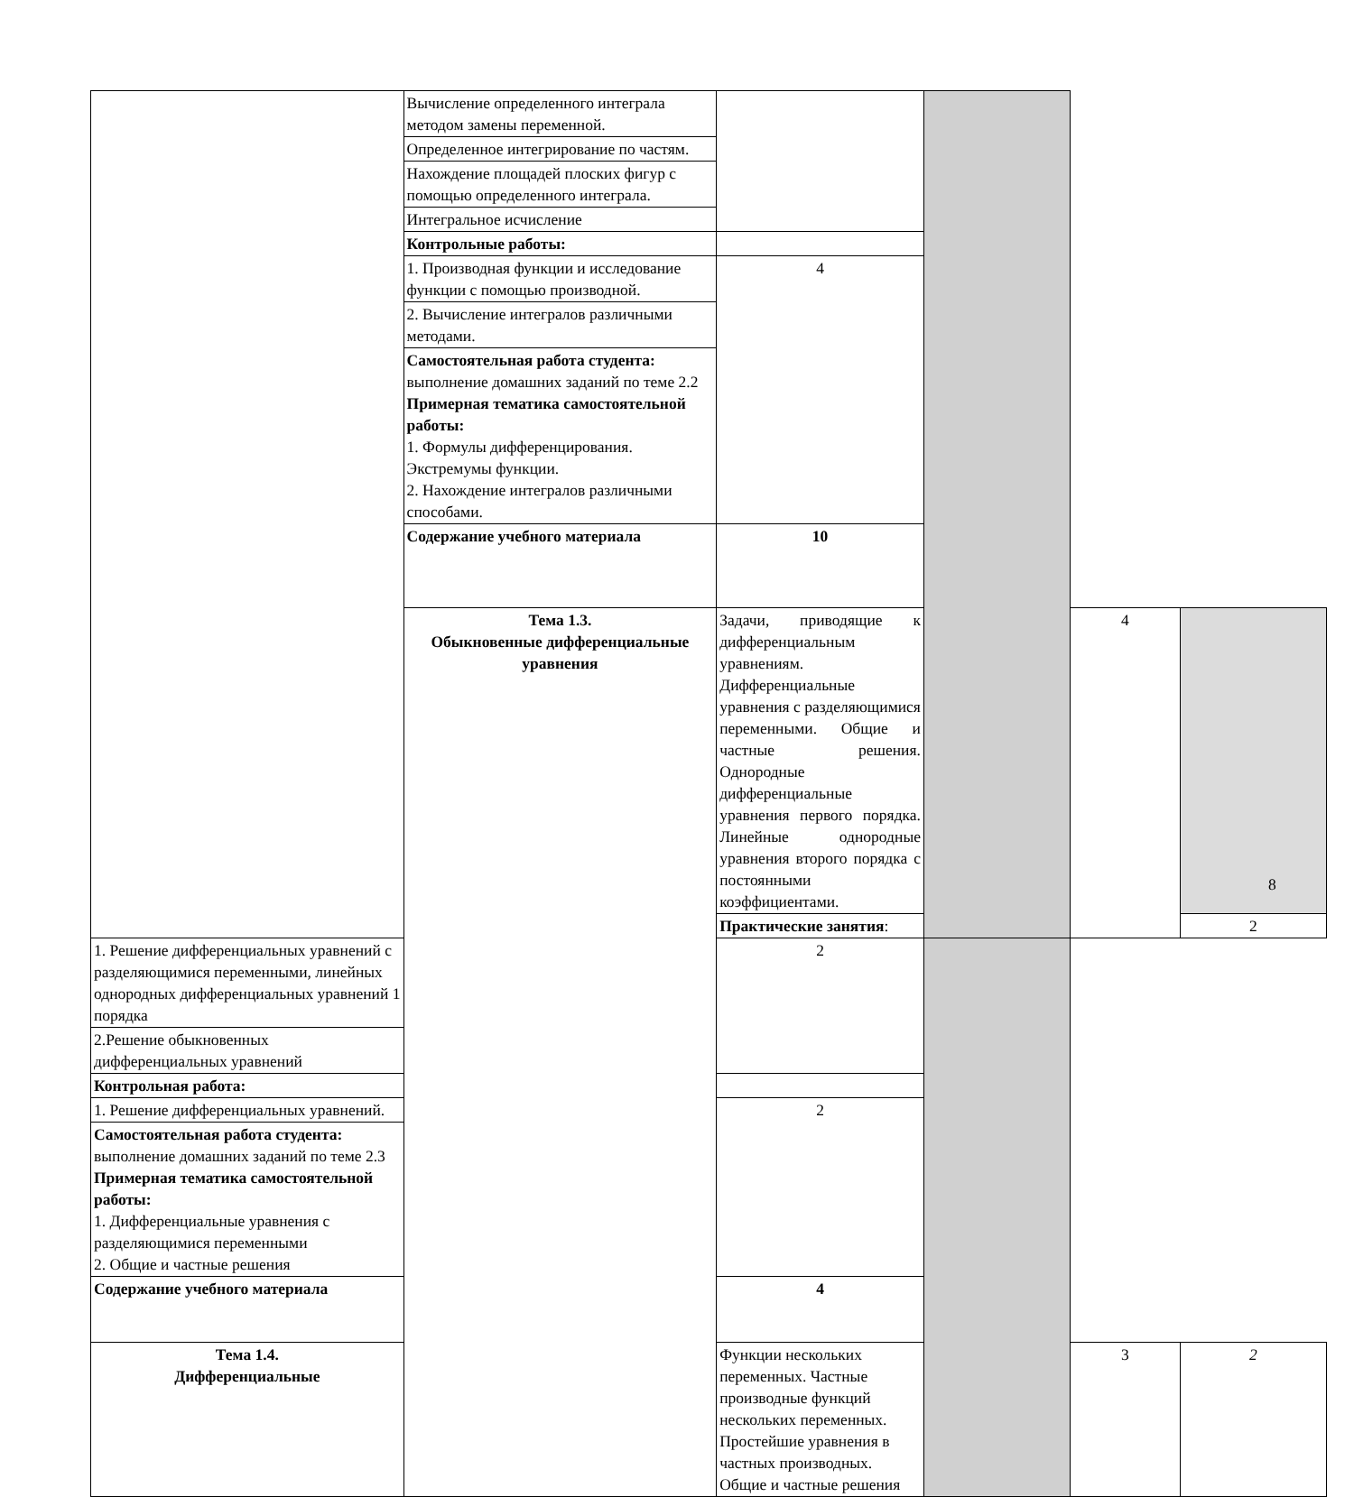| | Вычисление определенного интеграла методом замены переменной. | | | | |
| | Определенное интегрирование по частям. | | | | |
| | Нахождение площадей плоских фигур с помощью определенного интеграла. | | | | |
| | Интегральное исчисление | | | | |
| | Контрольные работы: | | | | |
| | 1. Производная функции и исследование функции с помощью производной. | 4 | | | |
| | 2. Вычисление интегралов различными методами. | | | | |
| | Самостоятельная работа студента: выполнение домашних заданий по теме 2.2 Примерная тематика самостоятельной работы: 1. Формулы дифференцирования. Экстремумы функции. 2. Нахождение интегралов различными способами. | | | | |
| | Содержание учебного материала | 10 | | | |
| | Тема 1.3. Обыкновенные дифференциальные уравнения | Задачи, приводящие к дифференциальным уравнениям. Дифференциальные уравнения с разделяющимися переменными. Общие и частные решения. Однородные дифференциальные уравнения первого порядка. Линейные однородные уравнения второго порядка с постоянными коэффициентами. | | 4 | |
| | | Практические занятия : | | | 2 |
| 1. Решение дифференциальных уравнений с разделяющимися переменными, линейных однородных дифференциальных уравнений 1 порядка | | 2 | | | |
| 2.Решение обыкновенных дифференциальных уравнений | | | | | |
| Контрольная работа: | | | | | |
| 1. Решение дифференциальных уравнений. | | 2 | | | |
| Самостоятельная работа студента: выполнение домашних заданий по теме 2.3 Примерная тематика самостоятельной работы: 1. Дифференциальные уравнения с разделяющимися переменными 2. Общие и частные решения | | | | | |
| Содержание учебного материала | | 4 | | | |
| Тема 1.4. Дифференциальные | | Функции нескольких переменных. Частные производные функций нескольких переменных. Простейшие уравнения в частных производных. Общие и частные решения | | 3 | 2 |
8